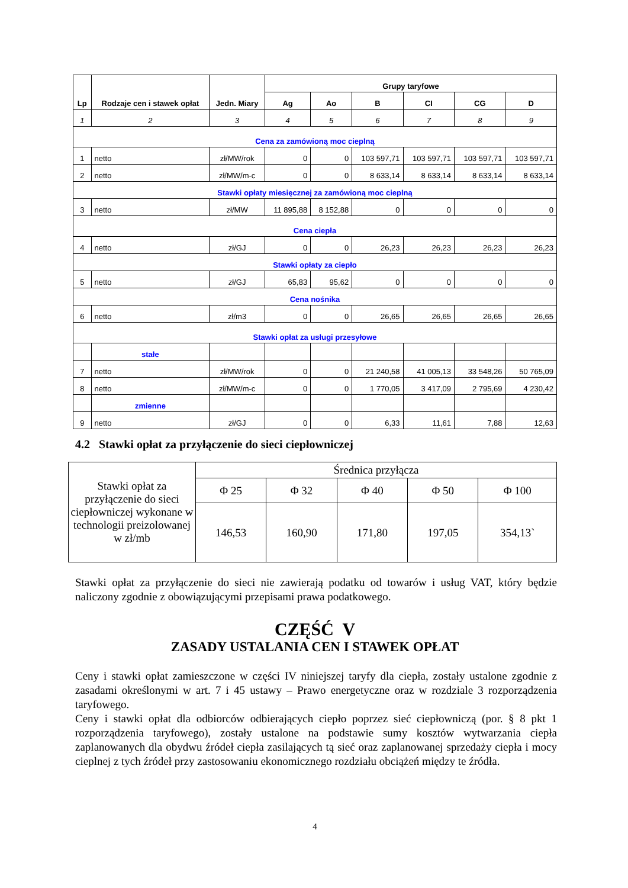| Lp | Rodzaje cen i stawek opłat | Jedn. Miary | Grupy taryfowe | | | | | |
| --- | --- | --- | --- | --- | --- | --- | --- | --- |
| | | | Ag | Ao | B | CI | CG | D |
| 1 | 2 | 3 | 4 | 5 | 6 | 7 | 8 | 9 |
| Cena za zamówioną moc cieplną | | | | | | | | |
| 1 | netto | zł/MW/rok | 0 | 0 | 103 597,71 | 103 597,71 | 103 597,71 | 103 597,71 |
| 2 | netto | zł/MW/m-c | 0 | 0 | 8 633,14 | 8 633,14 | 8 633,14 | 8 633,14 |
| Stawki opłaty miesięcznej za zamówioną moc cieplną | | | | | | | | |
| 3 | netto | zł/MW | 11 895,88 | 8 152,88 | 0 | 0 | 0 | 0 |
| Cena ciepła | | | | | | | | |
| 4 | netto | zł/GJ | 0 | 0 | 26,23 | 26,23 | 26,23 | 26,23 |
| Stawki opłaty za ciepło | | | | | | | | |
| 5 | netto | zł/GJ | 65,83 | 95,62 | 0 | 0 | 0 | 0 |
| Cena nośnika | | | | | | | | |
| 6 | netto | zł/m3 | 0 | 0 | 26,65 | 26,65 | 26,65 | 26,65 |
| Stawki opłat za usługi przesyłowe | | | | | | | | |
| | stałe | | | | | | | |
| 7 | netto | zł/MW/rok | 0 | 0 | 21 240,58 | 41 005,13 | 33 548,26 | 50 765,09 |
| 8 | netto | zł/MW/m-c | 0 | 0 | 1 770,05 | 3 417,09 | 2 795,69 | 4 230,42 |
| | zmienne | | | | | | | |
| 9 | netto | zł/GJ | 0 | 0 | 6,33 | 11,61 | 7,88 | 12,63 |
4.2 Stawki opłat za przyłączenie do sieci ciepłowniczej
| Stawki opłat za przyłączenie do sieci ciepłowniczej wykonane w technologii preizolowanej w zł/mb | Średnica przyłącza | | | | |
| | Φ 25 | Φ 32 | Φ 40 | Φ 50 | Φ 100 |
| | 146,53 | 160,90 | 171,80 | 197,05 | 354,13` |
Stawki opłat za przyłączenie do sieci nie zawierają podatku od towarów i usług VAT, który będzie naliczony zgodnie z obowiązującymi przepisami prawa podatkowego.
CZĘŚĆ V
ZASADY USTALANIA CEN I STAWEK OPŁAT
Ceny i stawki opłat zamieszczone w części IV niniejszej taryfy dla ciepła, zostały ustalone zgodnie z zasadami określonymi w art. 7 i 45 ustawy – Prawo energetyczne oraz w rozdziale 3 rozporządzenia taryfowego.
Ceny i stawki opłat dla odbiorców odbierających ciepło poprzez sieć ciepłowniczą (por. § 8 pkt 1 rozporządzenia taryfowego), zostały ustalone na podstawie sumy kosztów wytwarzania ciepła zaplanowanych dla obydwu źródeł ciepła zasilających tą sieć oraz zaplanowanej sprzedaży ciepła i mocy cieplnej z tych źródeł przy zastosowaniu ekonomicznego rozdziału obciążeń między te źródła.
4